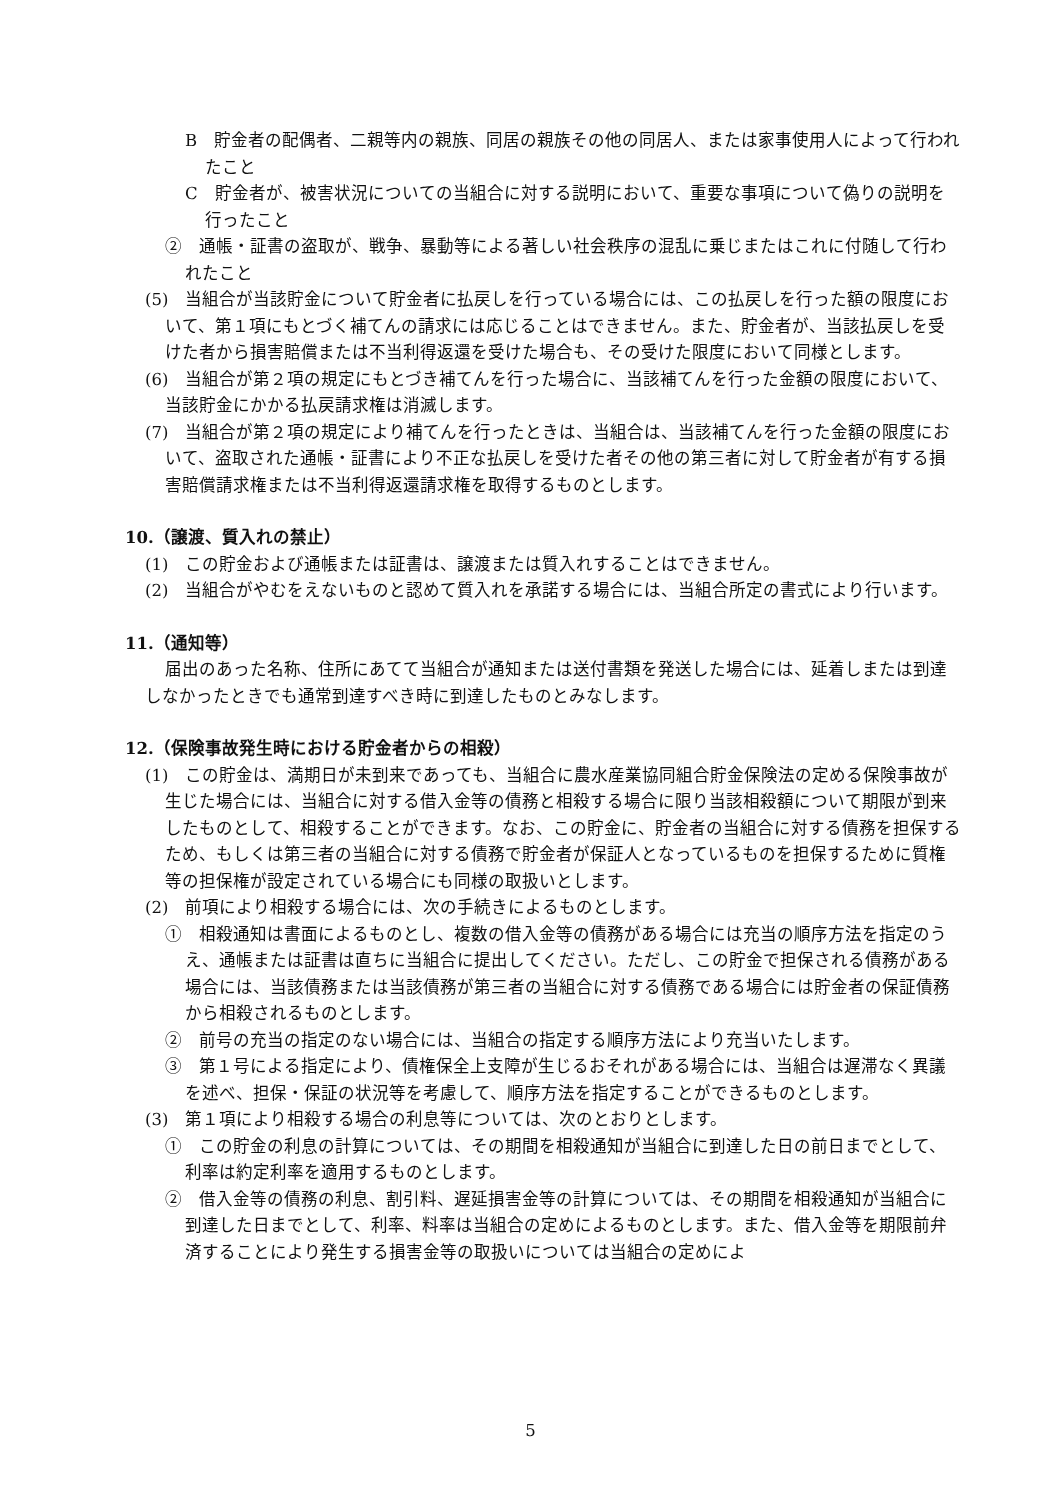B　貯金者の配偶者、二親等内の親族、同居の親族その他の同居人、または家事使用人によって行われたこと
C　貯金者が、被害状況についての当組合に対する説明において、重要な事項について偽りの説明を行ったこと
②　通帳・証書の盗取が、戦争、暴動等による著しい社会秩序の混乱に乗じまたはこれに付随して行われたこと
(5)　当組合が当該貯金について貯金者に払戻しを行っている場合には、この払戻しを行った額の限度において、第１項にもとづく補てんの請求には応じることはできません。また、貯金者が、当該払戻しを受けた者から損害賠償または不当利得返還を受けた場合も、その受けた限度において同様とします。
(6)　当組合が第２項の規定にもとづき補てんを行った場合に、当該補てんを行った金額の限度において、当該貯金にかかる払戻請求権は消滅します。
(7)　当組合が第２項の規定により補てんを行ったときは、当組合は、当該補てんを行った金額の限度において、盗取された通帳・証書により不正な払戻しを受けた者その他の第三者に対して貯金者が有する損害賠償請求権または不当利得返還請求権を取得するものとします。
10.（譲渡、質入れの禁止）
(1)　この貯金および通帳または証書は、譲渡または質入れすることはできません。
(2)　当組合がやむをえないものと認めて質入れを承諾する場合には、当組合所定の書式により行います。
11.（通知等）
届出のあった名称、住所にあてて当組合が通知または送付書類を発送した場合には、延着しまたは到達しなかったときでも通常到達すべき時に到達したものとみなします。
12.（保険事故発生時における貯金者からの相殺）
(1)　この貯金は、満期日が未到来であっても、当組合に農水産業協同組合貯金保険法の定める保険事故が生じた場合には、当組合に対する借入金等の債務と相殺する場合に限り当該相殺額について期限が到来したものとして、相殺することができます。なお、この貯金に、貯金者の当組合に対する債務を担保するため、もしくは第三者の当組合に対する債務で貯金者が保証人となっているものを担保するために質権等の担保権が設定されている場合にも同様の取扱いとします。
(2)　前項により相殺する場合には、次の手続きによるものとします。
①　相殺通知は書面によるものとし、複数の借入金等の債務がある場合には充当の順序方法を指定のうえ、通帳または証書は直ちに当組合に提出してください。ただし、この貯金で担保される債務がある場合には、当該債務または当該債務が第三者の当組合に対する債務である場合には貯金者の保証債務から相殺されるものとします。
②　前号の充当の指定のない場合には、当組合の指定する順序方法により充当いたします。
③　第１号による指定により、債権保全上支障が生じるおそれがある場合には、当組合は遅滞なく異議を述べ、担保・保証の状況等を考慮して、順序方法を指定することができるものとします。
(3)　第１項により相殺する場合の利息等については、次のとおりとします。
①　この貯金の利息の計算については、その期間を相殺通知が当組合に到達した日の前日までとして、利率は約定利率を適用するものとします。
②　借入金等の債務の利息、割引料、遅延損害金等の計算については、その期間を相殺通知が当組合に到達した日までとして、利率、料率は当組合の定めによるものとします。また、借入金等を期限前弁済することにより発生する損害金等の取扱いについては当組合の定めによ
5